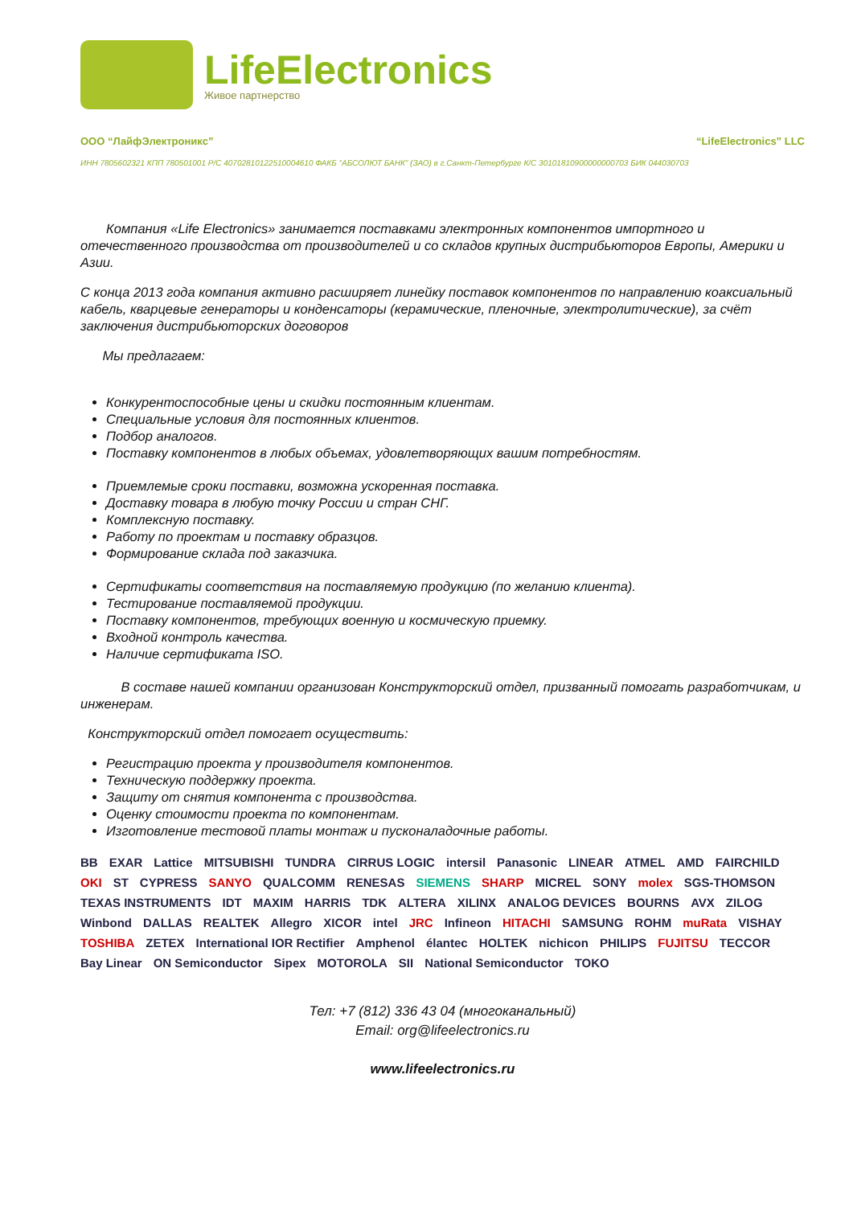LifeElectronics
Живое партнерство
ООО “ЛайфЭлектроникс” “LifeElectronics” LLC
ИНН 7805602321 КПП 780501001 Р/С 40702810122510004610 ФАКБ "АБСОЛЮТ БАНК" (ЗАО) в г.Санкт-Петербурге К/С 30101810900000000703 БИК 044030703
Компания «Life Electronics» занимается поставками электронных компонентов импортного и отечественного производства от производителей и со складов крупных дистрибьюторов Европы, Америки и Азии.
С конца 2013 года компания активно расширяет линейку поставок компонентов по направлению коаксиальный кабель, кварцевые генераторы и конденсаторы (керамические, пленочные, электролитические), за счёт заключения дистрибьюторских договоров
Мы предлагаем:
Конкурентоспособные цены и скидки постоянным клиентам.
Специальные условия для постоянных клиентов.
Подбор аналогов.
Поставку компонентов в любых объемах, удовлетворяющих вашим потребностям.
Приемлемые сроки поставки, возможна ускоренная поставка.
Доставку товара в любую точку России и стран СНГ.
Комплексную поставку.
Работу по проектам и поставку образцов.
Формирование склада под заказчика.
Сертификаты соответствия на поставляемую продукцию (по желанию клиента).
Тестирование поставляемой продукции.
Поставку компонентов, требующих военную и космическую приемку.
Входной контроль качества.
Наличие сертификата ISO.
В составе нашей компании организован Конструкторский отдел, призванный помогать разработчикам, и инженерам.
Конструкторский отдел помогает осуществить:
Регистрацию проекта у производителя компонентов.
Техническую поддержку проекта.
Защиту от снятия компонента с производства.
Оценку стоимости проекта по компонентам.
Изготовление тестовой платы монтаж и пусконаладочные работы.
BB EXAR Lattice MITSUBISHI TUNDRA CIRRUS LOGIC intersil Panasonic LINEAR ATMEL AMD FAIRCHILD OKI ST CYPRESS SANYO QUALCOMM RENESAS SIEMENS SHARP MICREL SONY molex SGS-THOMSON TEXAS INSTRUMENTS IDT MAXIM HARRIS TDK ALTERA XILINX ANALOG DEVICES BOURNS AVX ZILOG Winbond DALLAS REALTEK Allegro XICOR intel JRC Infineon HITACHI SAMSUNG ROHM muRata VISHAY TOSHIBA ZETEX International IOR Rectifier Amphenol élantec HOLTEK nichicon PHILIPS FUJITSU TECCOR Bay Linear ON Semiconductor Sipex MOTOROLA SII National Semiconductor TOKO
Тел: +7 (812) 336 43 04 (многоканальный)
Email: org@lifeelectronics.ru
www.lifeelectronics.ru